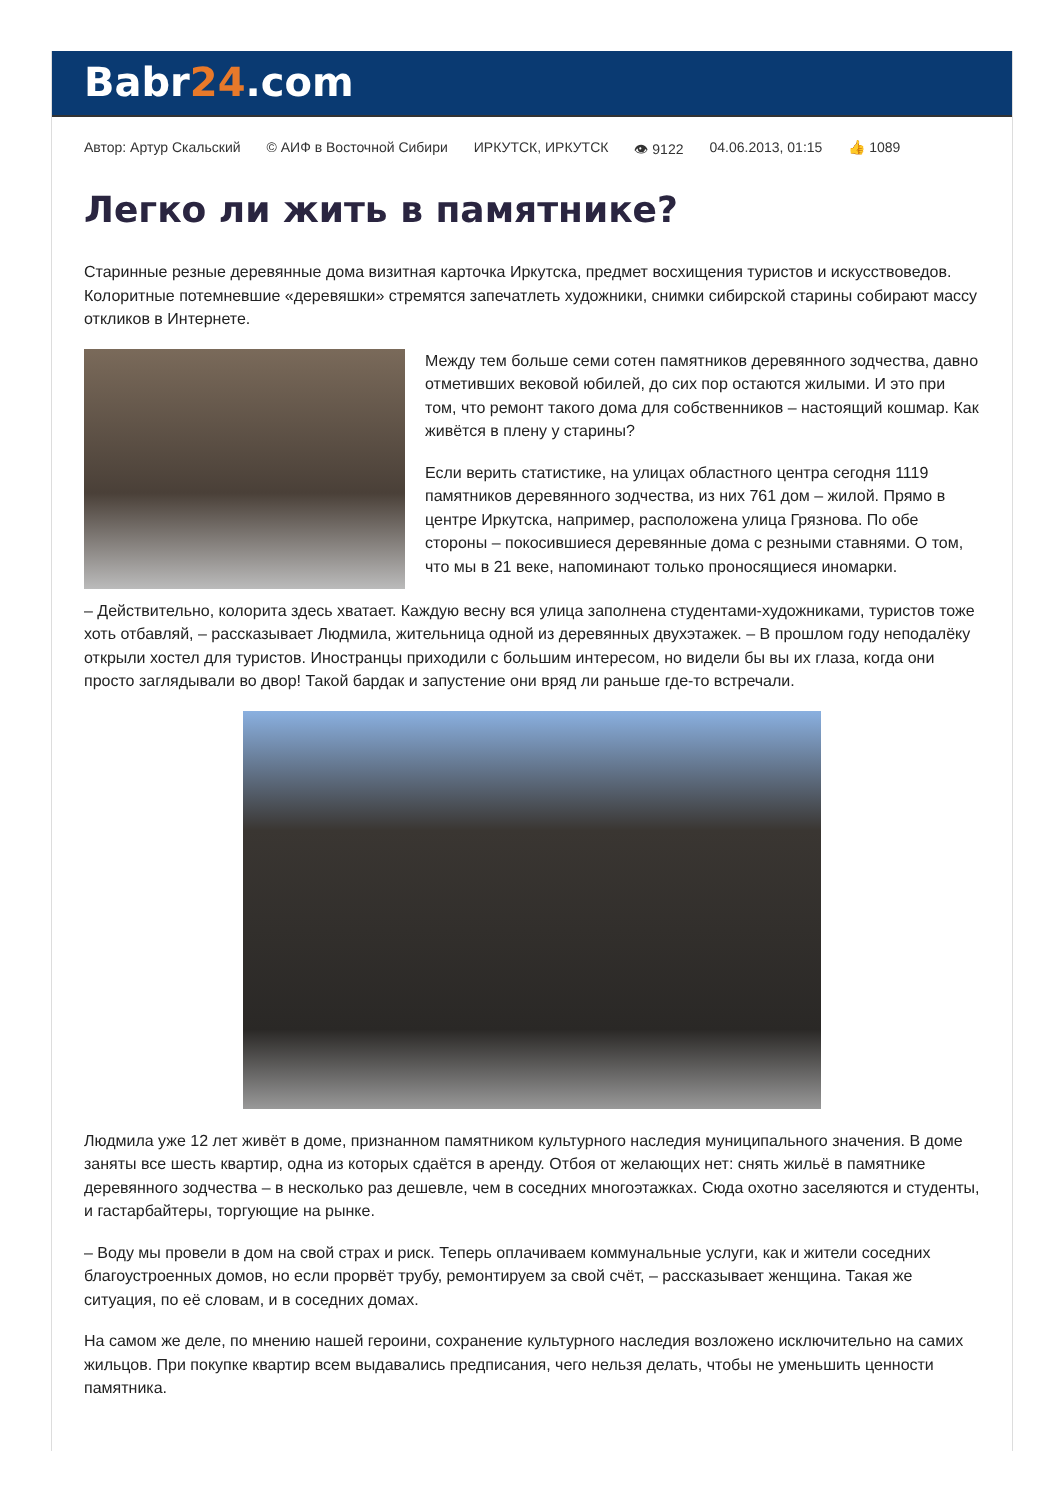Babr24.com
Автор: Артур Скальский © АИФ в Восточной Сибири ИРКУТСК, ИРКУТСК 👁 9122 04.06.2013, 01:15 👍 1089
Легко ли жить в памятнике?
Старинные резные деревянные дома визитная карточка Иркутска, предмет восхищения туристов и искусствоведов. Колоритные потемневшие «деревяшки» стремятся запечатлеть художники, снимки сибирской старины собирают массу откликов в Интернете.
Между тем больше семи сотен памятников деревянного зодчества, давно отметивших вековой юбилей, до сих пор остаются жилыми. И это при том, что ремонт такого дома для собственников – настоящий кошмар. Как живётся в плену у старины?
Если верить статистике, на улицах областного центра сегодня 1119 памятников деревянного зодчества, из них 761 дом – жилой. Прямо в центре Иркутска, например, расположена улица Грязнова. По обе стороны – покосившиеся деревянные дома с резными ставнями. О том, что мы в 21 веке, напоминают только проносящиеся иномарки.
– Действительно, колорита здесь хватает. Каждую весну вся улица заполнена студентами-художниками, туристов тоже хоть отбавляй, – рассказывает Людмила, жительница одной из деревянных двухэтажек. – В прошлом году неподалёку открыли хостел для туристов. Иностранцы приходили с большим интересом, но видели бы вы их глаза, когда они просто заглядывали во двор! Такой бардак и запустение они вряд ли раньше где-то встречали.
Людмила уже 12 лет живёт в доме, признанном памятником культурного наследия муниципального значения. В доме заняты все шесть квартир, одна из которых сдаётся в аренду. Отбоя от желающих нет: снять жильё в памятнике деревянного зодчества – в несколько раз дешевле, чем в соседних многоэтажках. Сюда охотно заселяются и студенты, и гастарбайтеры, торгующие на рынке.
– Воду мы провели в дом на свой страх и риск. Теперь оплачиваем коммунальные услуги, как и жители соседних благоустроенных домов, но если прорвёт трубу, ремонтируем за свой счёт, – рассказывает женщина. Такая же ситуация, по её словам, и в соседних домах.
На самом же деле, по мнению нашей героини, сохранение культурного наследия возложено исключительно на самих жильцов. При покупке квартир всем выдавались предписания, чего нельзя делать, чтобы не уменьшить ценности памятника.